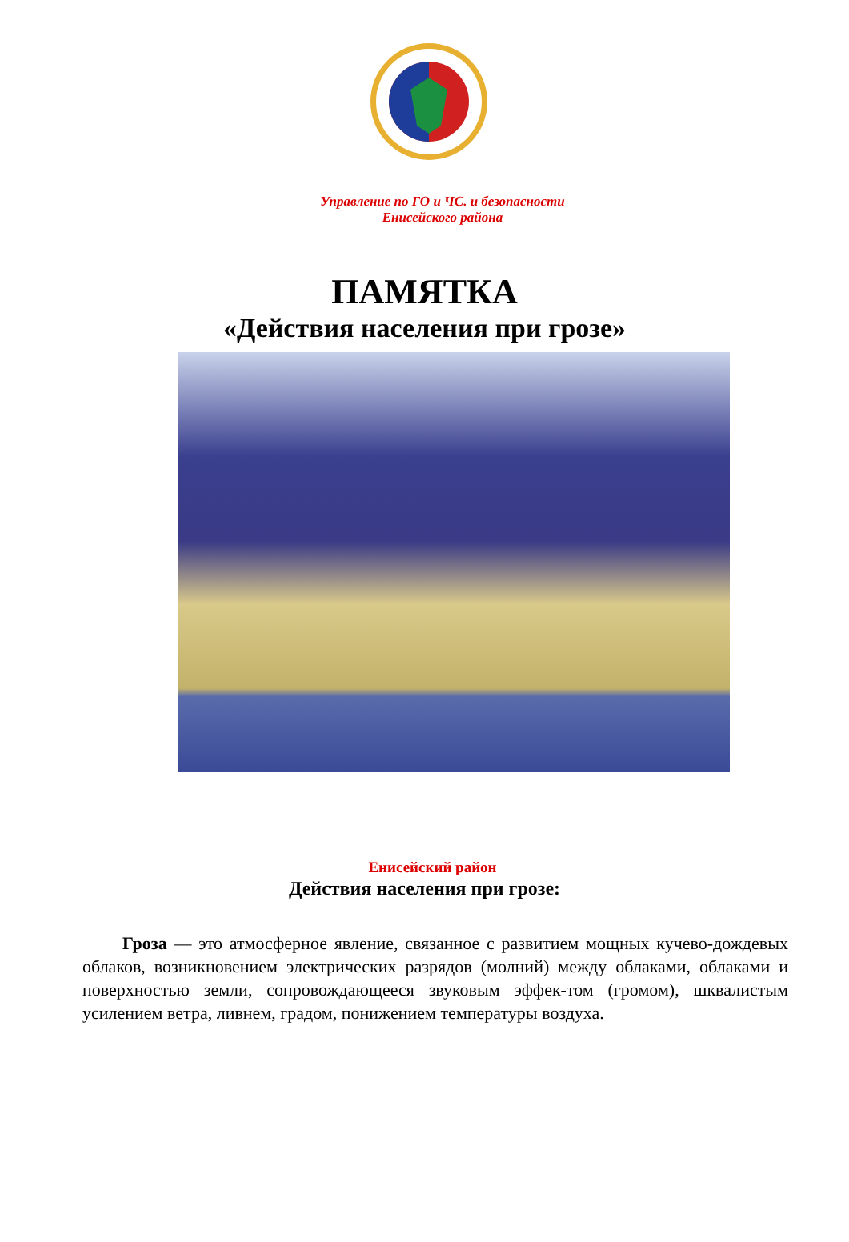Управление по ГО и ЧС. и безопасности
Енисейского района
ПАМЯТКА
«Действия населения при грозе»
Енисейский район
Действия населения при грозе:
Гроза — это атмосферное явление, связанное с развитием мощных кучево-дождевых облаков, возникновением электрических разрядов (молний) между облаками, облаками и поверхностью земли, сопровождающееся звуковым эффек-том (громом), шквалистым усилением ветра, ливнем, градом, понижением температуры воздуха.